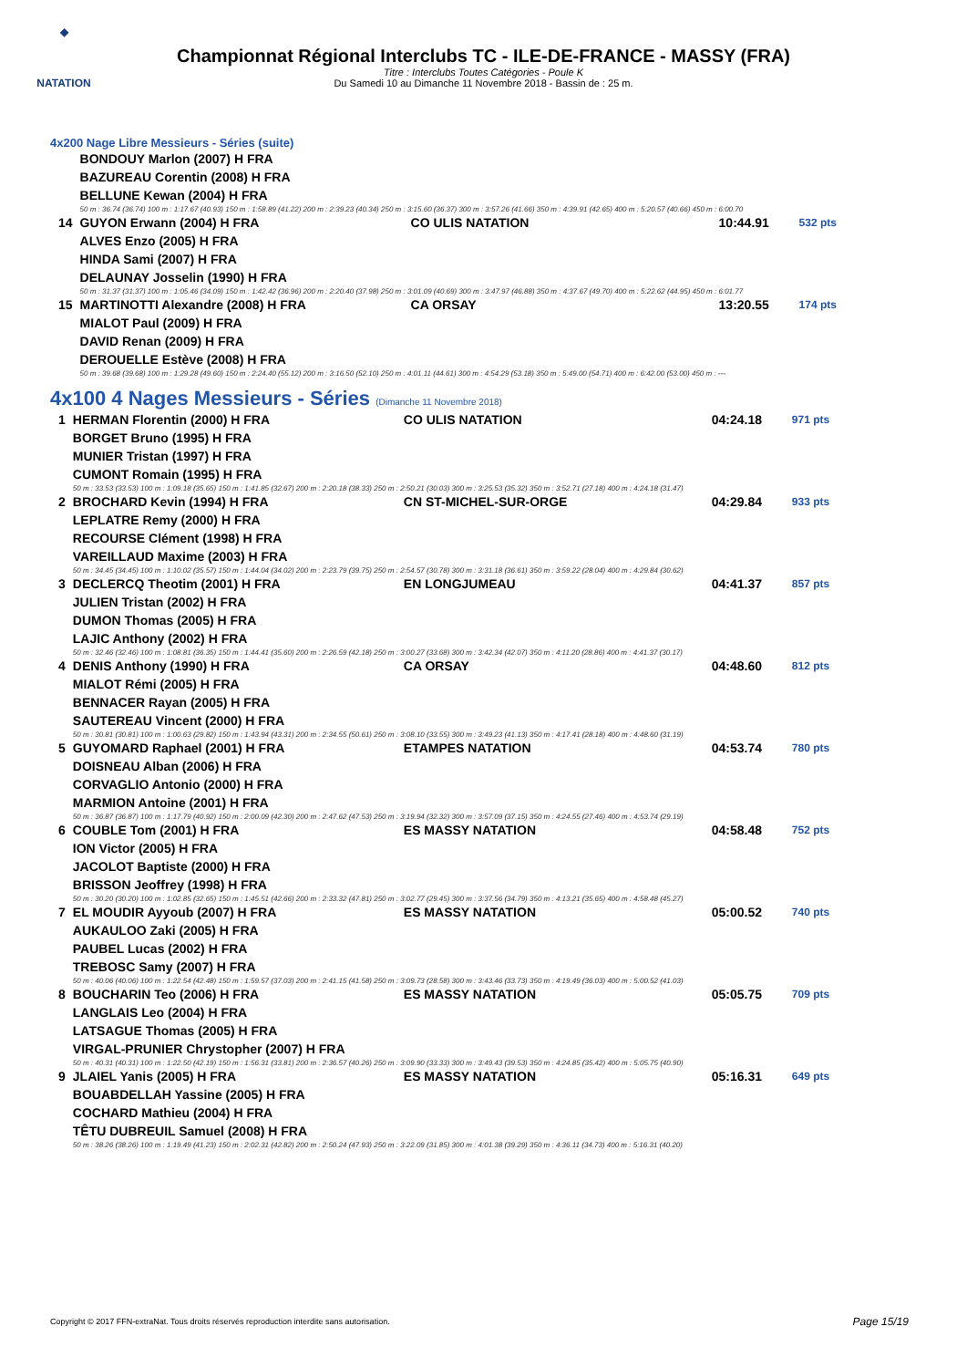◆
NATATION
Championnat Régional Interclubs TC - ILE-DE-FRANCE - MASSY (FRA)
Titre : Interclubs Toutes Catégories - Poule K
Du Samedi 10 au Dimanche 11 Novembre 2018 - Bassin de : 25 m.
4x200 Nage Libre Messieurs - Séries (suite)
| | BONDOUY Marlon (2007) H FRA | | | |
| | BAZUREAU Corentin (2008) H FRA | | | |
| | BELLUNE Kewan (2004) H FRA | | | |
| | 50 m : 36.74 (36.74) 100 m : 1:17.67 (40.93) 150 m : 1:58.89 (41.22) 200 m : 2:39.23 (40.34) 250 m : 3:15.60 (36.37) 300 m : 3:57.26 (41.66) 350 m : 4:39.91 (42.65) 400 m : 5:20.57 (40.66) 450 m : 6:00.70 | | | |
| 14 | GUYON Erwann (2004) H FRA | CO ULIS NATATION | 10:44.91 | 532 pts |
| | ALVES Enzo (2005) H FRA | | | |
| | HINDA Sami (2007) H FRA | | | |
| | DELAUNAY Josselin (1990) H FRA | | | |
| | 50 m : 31.37 (31.37) 100 m : 1:05.46 (34.09) 150 m : 1:42.42 (36.96) 200 m : 2:20.40 (37.98) 250 m : 3:01.09 (40.69) 300 m : 3:47.97 (46.88) 350 m : 4:37.67 (49.70) 400 m : 5:22.62 (44.95) 450 m : 6:01.77 | | | |
| 15 | MARTINOTTI Alexandre (2008) H FRA | CA ORSAY | 13:20.55 | 174 pts |
| | MIALOT Paul (2009) H FRA | | | |
| | DAVID Renan (2009) H FRA | | | |
| | DEROUELLE Estève (2008) H FRA | | | |
| | 50 m : 39.68 (39.68) 100 m : 1:29.28 (49.60) 150 m : 2:24.40 (55.12) 200 m : 3:16.50 (52.10) 250 m : 4:01.11 (44.61) 300 m : 4:54.29 (53.18) 350 m : 5:49.00 (54.71) 400 m : 6:42.00 (53.00) 450 m : --- | | | |
4x100 4 Nages Messieurs - Séries (Dimanche 11 Novembre 2018)
| 1 | HERMAN Florentin (2000) H FRA | CO ULIS NATATION | 04:24.18 | 971 pts |
| | BORGET Bruno (1995) H FRA | | | |
| | MUNIER Tristan (1997) H FRA | | | |
| | CUMONT Romain (1995) H FRA | | | |
| | 50 m : 33.53 (33.53) 100 m : 1:09.18 (35.65) 150 m : 1:41.85 (32.67) 200 m : 2:20.18 (38.33) 250 m : 2:50.21 (30.03) 300 m : 3:25.53 (35.32) 350 m : 3:52.71 (27.18) 400 m : 4:24.18 (31.47) | | | |
| 2 | BROCHARD Kevin (1994) H FRA | CN ST-MICHEL-SUR-ORGE | 04:29.84 | 933 pts |
| | LEPLATRE Remy (2000) H FRA | | | |
| | RECOURSE Clément (1998) H FRA | | | |
| | VAREILLAUD Maxime (2003) H FRA | | | |
| | 50 m : 34.45 (34.45) 100 m : 1:10.02 (35.57) 150 m : 1:44.04 (34.02) 200 m : 2:23.79 (39.75) 250 m : 2:54.57 (30.78) 300 m : 3:31.18 (36.61) 350 m : 3:59.22 (28.04) 400 m : 4:29.84 (30.62) | | | |
| 3 | DECLERCQ Theotim (2001) H FRA | EN LONGJUMEAU | 04:41.37 | 857 pts |
| | JULIEN Tristan (2002) H FRA | | | |
| | DUMON Thomas (2005) H FRA | | | |
| | LAJIC Anthony (2002) H FRA | | | |
| | 50 m : 32.46 (32.46) 100 m : 1:08.81 (36.35) 150 m : 1:44.41 (35.60) 200 m : 2:26.59 (42.18) 250 m : 3:00.27 (33.68) 300 m : 3:42.34 (42.07) 350 m : 4:11.20 (28.86) 400 m : 4:41.37 (30.17) | | | |
| 4 | DENIS Anthony (1990) H FRA | CA ORSAY | 04:48.60 | 812 pts |
| | MIALOT Rémi (2005) H FRA | | | |
| | BENNACER Rayan (2005) H FRA | | | |
| | SAUTEREAU Vincent (2000) H FRA | | | |
| | 50 m : 30.81 (30.81) 100 m : 1:00.63 (29.82) 150 m : 1:43.94 (43.31) 200 m : 2:34.55 (50.61) 250 m : 3:08.10 (33.55) 300 m : 3:49.23 (41.13) 350 m : 4:17.41 (28.18) 400 m : 4:48.60 (31.19) | | | |
| 5 | GUYOMARD Raphael (2001) H FRA | ETAMPES NATATION | 04:53.74 | 780 pts |
| | DOISNEAU Alban (2006) H FRA | | | |
| | CORVAGLIO Antonio (2000) H FRA | | | |
| | MARMION Antoine (2001) H FRA | | | |
| | 50 m : 36.87 (36.87) 100 m : 1:17.79 (40.92) 150 m : 2:00.09 (42.30) 200 m : 2:47.62 (47.53) 250 m : 3:19.94 (32.32) 300 m : 3:57.09 (37.15) 350 m : 4:24.55 (27.46) 400 m : 4:53.74 (29.19) | | | |
| 6 | COUBLE Tom (2001) H FRA | ES MASSY NATATION | 04:58.48 | 752 pts |
| | ION Victor (2005) H FRA | | | |
| | JACOLOT Baptiste (2000) H FRA | | | |
| | BRISSON Jeoffrey (1998) H FRA | | | |
| | 50 m : 30.20 (30.20) 100 m : 1:02.85 (32.65) 150 m : 1:45.51 (42.66) 200 m : 2:33.32 (47.81) 250 m : 3:02.77 (29.45) 300 m : 3:37.56 (34.79) 350 m : 4:13.21 (35.65) 400 m : 4:58.48 (45.27) | | | |
| 7 | EL MOUDIR Ayyoub (2007) H FRA | ES MASSY NATATION | 05:00.52 | 740 pts |
| | AUKAULOO Zaki (2005) H FRA | | | |
| | PAUBEL Lucas (2002) H FRA | | | |
| | TREBOSC Samy (2007) H FRA | | | |
| | 50 m : 40.06 (40.06) 100 m : 1:22.54 (42.48) 150 m : 1:59.57 (37.03) 200 m : 2:41.15 (41.58) 250 m : 3:09.73 (28.58) 300 m : 3:43.46 (33.73) 350 m : 4:19.49 (36.03) 400 m : 5:00.52 (41.03) | | | |
| 8 | BOUCHARIN Teo (2006) H FRA | ES MASSY NATATION | 05:05.75 | 709 pts |
| | LANGLAIS Leo (2004) H FRA | | | |
| | LATSAGUE Thomas (2005) H FRA | | | |
| | VIRGAL-PRUNIER Chrystopher (2007) H FRA | | | |
| | 50 m : 40.31 (40.31) 100 m : 1:22.50 (42.19) 150 m : 1:56.31 (33.81) 200 m : 2:36.57 (40.26) 250 m : 3:09.90 (33.33) 300 m : 3:49.43 (39.53) 350 m : 4:24.85 (35.42) 400 m : 5:05.75 (40.90) | | | |
| 9 | JLAIEL Yanis (2005) H FRA | ES MASSY NATATION | 05:16.31 | 649 pts |
| | BOUABDELLAH Yassine (2005) H FRA | | | |
| | COCHARD Mathieu (2004) H FRA | | | |
| | TÊTU DUBREUIL Samuel (2008) H FRA | | | |
| | 50 m : 38.26 (38.26) 100 m : 1:19.49 (41.23) 150 m : 2:02.31 (42.82) 200 m : 2:50.24 (47.93) 250 m : 3:22.09 (31.85) 300 m : 4:01.38 (39.29) 350 m : 4:36.11 (34.73) 400 m : 5:16.31 (40.20) | | | |
Copyright © 2017 FFN-extraNat. Tous droits réservés reproduction interdite sans autorisation.
Page 15/19